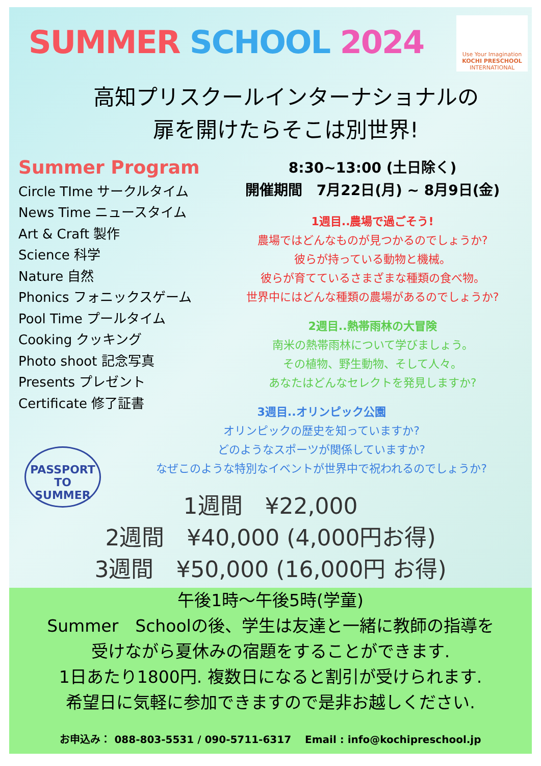SUMMER SCHOOL 2024
Use Your Imagination
KOCHI PRESCHOOL
INTERNATIONAL
高知プリスクールインターナショナルの
扉を開けたらそこは別世界!
Summer Program
Circle TIme サークルタイム
News Time ニュースタイム
Art & Craft 製作
Science 科学
Nature 自然
Phonics フォニックスゲーム
Pool Time プールタイム
Cooking クッキング
Photo shoot 記念写真
Presents プレゼント
Certificate 修了証書
8:30~13:00 (土日除く)
開催期間　7月22日(月) ~ 8月9日(金)
1週目..農場で過ごそう!
農場ではどんなものが見つかるのでしょうか?
彼らが持っている動物と機械。
彼らが育てているさまざまな種類の食べ物。
世界中にはどんな種類の農場があるのでしょうか?
2週目..熱帯雨林の大冒険
南米の熱帯雨林について学びましょう。
その植物、野生動物、そして人々。
あなたはどんなセレクトを発見しますか?
3週目..オリンピック公園
オリンピックの歴史を知っていますか?
どのようなスポーツが関係していますか?
なぜこのような特別なイベントが世界中で祝われるのでしょうか?
PASSPORT
TO
SUMMER
1週間　¥22,000
2週間　¥40,000 (4,000円お得)
3週間　¥50,000 (16,000円 お得)
午後1時～午後5時(学童)
Summer　Schoolの後、学生は友達と一緒に教師の指導を
受けながら夏休みの宿題をすることができます.
1日あたり1800円. 複数日になると割引が受けられます.
希望日に気軽に参加できますので是非お越しください.
お申込み： 088-803-5531 / 090-5711-6317　 Email : info@kochipreschool.jp